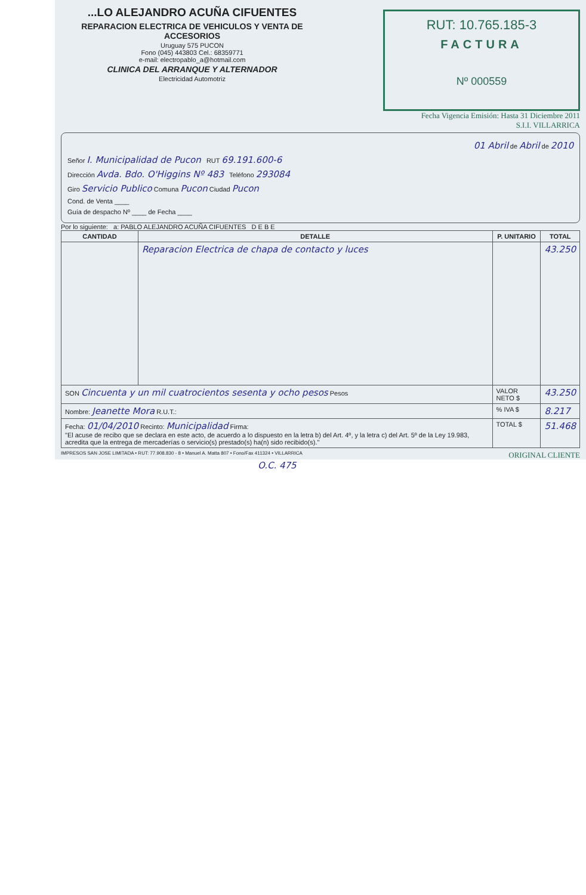...LO ALEJANDRO ACUÑA CIFUENTES
REPARACION ELECTRICA DE VEHICULOS Y VENTA DE ACCESORIOS
Uruguay 575 PUCON
Fono (045) 443803 Cel.: 68359771
e-mail: electropablo_a@hotmail.com
CLINICA DEL ARRANQUE Y ALTERNADOR
Electricidad Automotriz
RUT: 10.765.185-3
FACTURA
Nº 000559
Fecha Vigencia Emisión: Hasta 31 Diciembre 2011
S.I.I. VILLARRICA
01 Abril de Abril de 2010
Señor I. Municipalidad de Pucon RUT 69.191.600-6
Dirección Avda. Bdo. O'Higgins Nº 483 Teléfono 293084
Giro Servicio Publico Comuna Pucon Ciudad Pucon
Cond. de Venta ____
Guía de despacho Nº ____ de Fecha ____
Por lo siguiente: a: PABLO ALEJANDRO ACUÑA CIFUENTES D E B E
| CANTIDAD | DETALLE | P. UNITARIO | TOTAL |
| --- | --- | --- | --- |
| | Reparacion Electrica de chapa de contacto y luces | | 43.250 |
| SON Cincuenta y un mil cuatrocientos sesenta y ocho pesos Pesos | | VALOR NETO $ | 43.250 |
| Nombre: Jeanette Mora R.U.T.: | | % IVA $ | 8.217 |
| Fecha: 01/04/2010 Recinto: Municipalidad Firma: "El acuse de recibo que se declara en este acto, de acuerdo a lo dispuesto en la letra b) del Art. 4º, y la letra c) del Art. 5º de la Ley 19.983, acredita que la entrega de mercaderías o servicio(s) prestado(s) ha(n) sido recibido(s)." | | TOTAL $ | 51.468 |
IMPRESOS SAN JOSE LIMITADA • RUT: 77.908.830 - 8 • Manuel A. Matta 807 • Fono/Fax 411324 • VILLARRICA ORIGINAL CLIENTE
O.C. 475